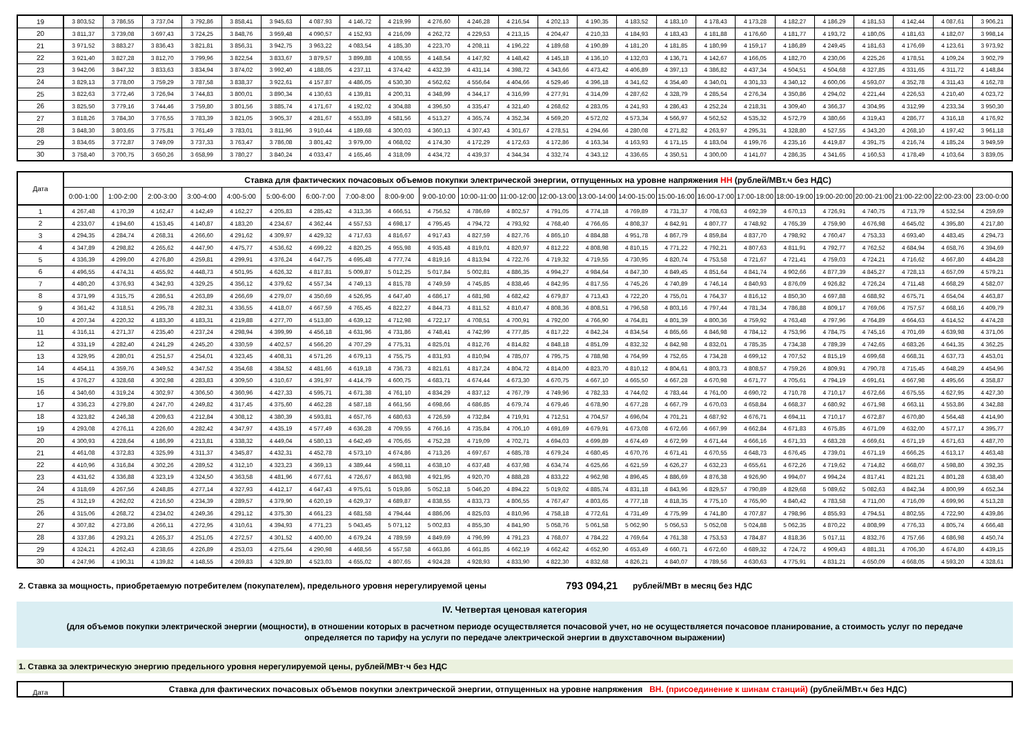| 19 | 3 803,52 | 3 786,55 | 3 737,04 | 3 792,86 | 3 858,41 | 3 945,63 | 4 087,93 | 4 146,72 | 4 219,99 | 4 276,60 | 4 246,28 | 4 216,54 | 4 202,13 | 4 190,35 | 4 183,52 | 4 183,10 | 4 178,43 | 4 173,28 | 4 182,27 | 4 186,29 | 4 181,53 | 4 142,44 | 4 087,61 | 3 906,21 |
| 20 | 3 811,37 | 3 739,08 | 3 697,43 | 3 724,25 | 3 848,76 | 3 959,48 | 4 090,57 | 4 152,93 | 4 216,09 | 4 262,72 | 4 229,53 | 4 213,15 | 4 204,47 | 4 210,33 | 4 184,93 | 4 183,43 | 4 181,88 | 4 176,60 | 4 181,77 | 4 193,72 | 4 180,05 | 4 181,63 | 4 182,07 | 3 998,14 |
| 21 | 3 971,52 | 3 883,27 | 3 836,43 | 3 821,81 | 3 856,31 | 3 942,75 | 3 963,22 | 4 083,54 | 4 185,30 | 4 223,70 | 4 208,11 | 4 196,22 | 4 189,68 | 4 190,89 | 4 181,20 | 4 181,85 | 4 180,99 | 4 159,17 | 4 186,89 | 4 249,45 | 4 181,63 | 4 176,69 | 4 123,61 | 3 973,92 |
| 22 | 3 921,40 | 3 827,28 | 3 812,70 | 3 799,96 | 3 822,54 | 3 833,67 | 3 879,57 | 3 899,88 | 4 108,55 | 4 148,54 | 4 147,92 | 4 148,42 | 4 145,18 | 4 136,10 | 4 132,03 | 4 136,71 | 4 142,67 | 4 166,05 | 4 182,70 | 4 230,06 | 4 225,26 | 4 178,51 | 4 109,24 | 3 902,79 |
| 23 | 3 942,06 | 3 847,32 | 3 833,63 | 3 834,94 | 3 874,02 | 3 992,40 | 4 188,05 | 4 237,11 | 4 374,42 | 4 432,39 | 4 431,14 | 4 398,72 | 4 343,66 | 4 473,42 | 4 406,89 | 4 397,13 | 4 386,82 | 4 437,34 | 4 504,51 | 4 504,68 | 4 327,85 | 4 331,65 | 4 311,72 | 4 148,84 |
| 24 | 3 829,13 | 3 778,00 | 3 759,29 | 3 787,58 | 3 838,37 | 3 922,61 | 4 157,87 | 4 486,05 | 4 530,30 | 4 562,62 | 4 556,64 | 4 404,66 | 4 529,46 | 4 396,18 | 4 341,62 | 4 354,40 | 4 340,01 | 4 301,33 | 4 340,12 | 4 600,06 | 4 593,07 | 4 352,78 | 4 311,43 | 4 162,78 |
| 25 | 3 822,63 | 3 772,46 | 3 726,94 | 3 744,83 | 3 800,01 | 3 890,34 | 4 130,63 | 4 139,81 | 4 200,31 | 4 348,99 | 4 344,17 | 4 316,99 | 4 277,91 | 4 314,09 | 4 287,62 | 4 328,79 | 4 285,54 | 4 276,34 | 4 350,86 | 4 294,02 | 4 221,44 | 4 226,53 | 4 210,40 | 4 023,72 |
| 26 | 3 825,50 | 3 779,16 | 3 744,46 | 3 759,80 | 3 801,56 | 3 885,74 | 4 171,67 | 4 192,02 | 4 304,88 | 4 396,50 | 4 335,47 | 4 321,40 | 4 268,62 | 4 283,05 | 4 241,93 | 4 286,43 | 4 252,24 | 4 218,31 | 4 309,40 | 4 366,37 | 4 304,95 | 4 312,99 | 4 233,34 | 3 950,30 |
| 27 | 3 818,26 | 3 784,30 | 3 776,55 | 3 783,39 | 3 821,05 | 3 905,37 | 4 281,67 | 4 553,89 | 4 581,56 | 4 513,27 | 4 365,74 | 4 352,34 | 4 569,20 | 4 572,02 | 4 573,34 | 4 566,97 | 4 562,52 | 4 535,32 | 4 572,79 | 4 380,66 | 4 319,43 | 4 286,77 | 4 316,18 | 4 176,92 |
| 28 | 3 848,30 | 3 803,65 | 3 775,81 | 3 761,49 | 3 783,01 | 3 811,96 | 3 910,44 | 4 189,68 | 4 300,03 | 4 360,13 | 4 307,43 | 4 301,67 | 4 278,51 | 4 294,66 | 4 280,08 | 4 271,82 | 4 263,97 | 4 295,31 | 4 328,80 | 4 527,55 | 4 343,20 | 4 268,10 | 4 197,42 | 3 961,18 |
| 29 | 3 834,65 | 3 772,87 | 3 749,09 | 3 737,33 | 3 763,47 | 3 786,08 | 3 801,42 | 3 979,00 | 4 068,02 | 4 174,30 | 4 172,29 | 4 172,63 | 4 172,86 | 4 163,34 | 4 163,93 | 4 171,15 | 4 183,04 | 4 199,76 | 4 235,16 | 4 419,87 | 4 391,75 | 4 216,74 | 4 185,24 | 3 949,59 |
| 30 | 3 758,40 | 3 700,75 | 3 650,26 | 3 658,99 | 3 780,27 | 3 840,24 | 4 033,47 | 4 165,46 | 4 318,09 | 4 434,72 | 4 439,37 | 4 344,34 | 4 332,74 | 4 343,12 | 4 336,65 | 4 350,51 | 4 300,00 | 4 141,07 | 4 286,35 | 4 341,65 | 4 160,53 | 4 178,49 | 4 103,64 | 3 839,05 |
| Дата | Ставка для фактических почасовых объемов покупки электрической энергии, отпущенных на уровне напряжения НН (рублей/МВт.ч без НДС) | | | | | | | | | | | | | | | | | | | | | | | |
| --- | --- | --- | --- | --- | --- | --- | --- | --- | --- | --- | --- | --- | --- | --- | --- | --- | --- | --- | --- | --- | --- | --- | --- | --- |
| | 0:00-1:00 | 1:00-2:00 | 2:00-3:00 | 3:00-4:00 | 4:00-5:00 | 5:00-6:00 | 6:00-7:00 | 7:00-8:00 | 8:00-9:00 | 9:00-10:00 | 10:00-11:00 | 11:00-12:00 | 12:00-13:00 | 13:00-14:00 | 14:00-15:00 | 15:00-16:00 | 16:00-17:00 | 17:00-18:00 | 18:00-19:00 | 19:00-20:00 | 20:00-21:00 | 21:00-22:00 | 22:00-23:00 | 23:00-0:00 |
| 1 | 4 267,48 | 4 170,39 | 4 162,47 | 4 142,49 | 4 162,27 | 4 205,83 | 4 285,42 | 4 313,36 | 4 666,51 | 4 756,52 | 4 786,69 | 4 802,57 | 4 791,05 | 4 774,18 | 4 769,89 | 4 731,37 | 4 708,63 | 4 692,39 | 4 670,13 | 4 726,91 | 4 740,75 | 4 713,79 | 4 532,54 | 4 259,69 |
| 2 | 4 233,07 | 4 194,60 | 4 153,45 | 4 140,87 | 4 183,20 | 4 234,67 | 4 362,44 | 4 557,53 | 4 698,17 | 4 795,45 | 4 794,72 | 4 793,92 | 4 768,40 | 4 766,65 | 4 808,37 | 4 842,91 | 4 807,77 | 4 748,92 | 4 765,39 | 4 759,90 | 4 676,98 | 4 645,02 | 4 395,80 | 4 217,80 |
| 3 | 4 294,35 | 4 284,74 | 4 268,31 | 4 266,60 | 4 291,62 | 4 309,97 | 4 429,32 | 4 717,63 | 4 816,67 | 4 917,43 | 4 827,59 | 4 827,76 | 4 865,10 | 4 884,88 | 4 951,78 | 4 867,79 | 4 859,84 | 4 837,70 | 4 798,92 | 4 760,47 | 4 753,33 | 4 693,40 | 4 483,45 | 4 294,73 |
| 4 | 4 347,89 | 4 298,82 | 4 265,62 | 4 447,90 | 4 475,77 | 4 536,62 | 4 699,22 | 4 820,25 | 4 955,98 | 4 935,48 | 4 819,01 | 4 820,97 | 4 812,22 | 4 808,98 | 4 810,15 | 4 771,22 | 4 792,21 | 4 807,63 | 4 811,91 | 4 792,77 | 4 762,52 | 4 684,94 | 4 658,76 | 4 394,69 |
| 5 | 4 336,39 | 4 299,00 | 4 276,80 | 4 259,81 | 4 299,91 | 4 376,24 | 4 647,75 | 4 695,48 | 4 777,74 | 4 819,16 | 4 813,94 | 4 722,76 | 4 719,32 | 4 719,55 | 4 730,95 | 4 820,74 | 4 753,58 | 4 721,67 | 4 721,41 | 4 759,03 | 4 724,21 | 4 716,62 | 4 667,80 | 4 484,28 |
| 6 | 4 496,55 | 4 474,31 | 4 455,92 | 4 448,73 | 4 501,95 | 4 626,32 | 4 817,81 | 5 009,87 | 5 012,25 | 5 017,84 | 5 002,81 | 4 886,35 | 4 994,27 | 4 984,64 | 4 847,30 | 4 849,45 | 4 851,64 | 4 841,74 | 4 902,66 | 4 877,39 | 4 845,27 | 4 728,13 | 4 657,09 | 4 579,21 |
| 7 | 4 480,20 | 4 376,93 | 4 342,93 | 4 329,25 | 4 356,12 | 4 379,62 | 4 557,34 | 4 749,13 | 4 815,78 | 4 749,59 | 4 745,85 | 4 838,46 | 4 842,95 | 4 817,55 | 4 745,26 | 4 740,89 | 4 746,14 | 4 840,93 | 4 876,09 | 4 926,82 | 4 726,24 | 4 711,48 | 4 668,29 | 4 582,07 |
| 8 | 4 371,99 | 4 315,75 | 4 286,51 | 4 263,89 | 4 266,69 | 4 279,07 | 4 350,69 | 4 526,95 | 4 647,40 | 4 686,17 | 4 681,98 | 4 682,42 | 4 679,87 | 4 713,43 | 4 722,20 | 4 755,01 | 4 764,37 | 4 816,12 | 4 850,30 | 4 697,88 | 4 688,92 | 4 675,71 | 4 654,04 | 4 463,87 |
| 9 | 4 361,42 | 4 318,51 | 4 295,78 | 4 282,31 | 4 336,55 | 4 418,07 | 4 667,59 | 4 765,45 | 4 822,27 | 4 844,73 | 4 811,52 | 4 810,47 | 4 808,36 | 4 808,51 | 4 796,58 | 4 803,16 | 4 797,44 | 4 781,34 | 4 786,88 | 4 809,17 | 4 769,06 | 4 757,57 | 4 668,16 | 4 409,79 |
| 10 | 4 207,34 | 4 220,32 | 4 183,30 | 4 183,31 | 4 219,88 | 4 277,70 | 4 513,80 | 4 639,12 | 4 712,98 | 4 722,17 | 4 708,51 | 4 700,91 | 4 792,00 | 4 766,90 | 4 764,81 | 4 801,39 | 4 800,36 | 4 759,92 | 4 763,48 | 4 797,96 | 4 764,89 | 4 664,63 | 4 614,52 | 4 474,28 |
| 11 | 4 316,11 | 4 271,37 | 4 235,40 | 4 237,24 | 4 298,94 | 4 399,99 | 4 456,18 | 4 631,96 | 4 731,86 | 4 748,41 | 4 742,99 | 4 777,85 | 4 817,22 | 4 842,24 | 4 834,54 | 4 865,66 | 4 846,98 | 4 784,12 | 4 753,96 | 4 784,75 | 4 745,16 | 4 701,69 | 4 639,98 | 4 371,06 |
| 12 | 4 331,19 | 4 282,40 | 4 241,29 | 4 245,20 | 4 330,59 | 4 402,57 | 4 566,20 | 4 707,29 | 4 775,31 | 4 825,01 | 4 812,76 | 4 814,82 | 4 848,18 | 4 851,09 | 4 832,32 | 4 842,98 | 4 832,01 | 4 785,35 | 4 734,38 | 4 789,39 | 4 742,65 | 4 683,26 | 4 641,35 | 4 362,25 |
| 13 | 4 329,95 | 4 280,01 | 4 251,57 | 4 254,01 | 4 323,45 | 4 408,31 | 4 571,26 | 4 679,13 | 4 755,75 | 4 831,93 | 4 810,94 | 4 785,07 | 4 795,75 | 4 788,98 | 4 764,99 | 4 752,65 | 4 734,28 | 4 699,12 | 4 707,52 | 4 815,19 | 4 699,68 | 4 668,31 | 4 637,73 | 4 453,01 |
| 14 | 4 454,11 | 4 359,76 | 4 349,52 | 4 347,52 | 4 354,68 | 4 384,52 | 4 481,66 | 4 619,18 | 4 736,73 | 4 821,61 | 4 817,24 | 4 804,72 | 4 814,00 | 4 823,70 | 4 810,12 | 4 804,61 | 4 803,73 | 4 808,57 | 4 759,26 | 4 809,91 | 4 790,78 | 4 715,45 | 4 648,29 | 4 454,96 |
| 15 | 4 376,27 | 4 328,68 | 4 302,98 | 4 283,83 | 4 309,50 | 4 310,67 | 4 391,97 | 4 414,79 | 4 600,75 | 4 683,71 | 4 674,44 | 4 673,30 | 4 670,75 | 4 667,10 | 4 665,50 | 4 667,28 | 4 670,98 | 4 671,77 | 4 705,61 | 4 794,19 | 4 691,61 | 4 667,98 | 4 495,66 | 4 358,87 |
| 16 | 4 340,60 | 4 319,24 | 4 302,97 | 4 306,50 | 4 360,96 | 4 427,33 | 4 595,71 | 4 671,38 | 4 761,10 | 4 834,29 | 4 837,12 | 4 767,79 | 4 749,96 | 4 782,33 | 4 744,02 | 4 783,44 | 4 761,00 | 4 690,72 | 4 710,78 | 4 710,17 | 4 672,66 | 4 675,55 | 4 627,95 | 4 427,30 |
| 17 | 4 336,23 | 4 279,80 | 4 247,70 | 4 249,82 | 4 317,45 | 4 375,60 | 4 462,28 | 4 587,18 | 4 661,56 | 4 698,66 | 4 686,85 | 4 679,74 | 4 679,46 | 4 678,90 | 4 677,28 | 4 667,79 | 4 670,03 | 4 658,84 | 4 668,37 | 4 680,92 | 4 671,98 | 4 663,11 | 4 553,86 | 4 342,88 |
| 18 | 4 323,82 | 4 246,38 | 4 209,63 | 4 212,84 | 4 308,12 | 4 380,39 | 4 593,81 | 4 657,76 | 4 680,63 | 4 726,59 | 4 732,84 | 4 719,91 | 4 712,51 | 4 704,57 | 4 696,04 | 4 701,21 | 4 687,92 | 4 676,71 | 4 694,11 | 4 710,17 | 4 672,87 | 4 670,80 | 4 564,48 | 4 414,90 |
| 19 | 4 293,08 | 4 276,11 | 4 226,60 | 4 282,42 | 4 347,97 | 4 435,19 | 4 577,49 | 4 636,28 | 4 709,55 | 4 766,16 | 4 735,84 | 4 706,10 | 4 691,69 | 4 679,91 | 4 673,08 | 4 672,66 | 4 667,99 | 4 662,84 | 4 671,83 | 4 675,85 | 4 671,09 | 4 632,00 | 4 577,17 | 4 395,77 |
| 20 | 4 300,93 | 4 228,64 | 4 186,99 | 4 213,81 | 4 338,32 | 4 449,04 | 4 580,13 | 4 642,49 | 4 705,65 | 4 752,28 | 4 719,09 | 4 702,71 | 4 694,03 | 4 699,89 | 4 674,49 | 4 672,99 | 4 671,44 | 4 666,16 | 4 671,33 | 4 683,28 | 4 669,61 | 4 671,19 | 4 671,63 | 4 487,70 |
| 21 | 4 461,08 | 4 372,83 | 4 325,99 | 4 311,37 | 4 345,87 | 4 432,31 | 4 452,78 | 4 573,10 | 4 674,86 | 4 713,26 | 4 697,67 | 4 685,78 | 4 679,24 | 4 680,45 | 4 670,76 | 4 671,41 | 4 670,55 | 4 648,73 | 4 676,45 | 4 739,01 | 4 671,19 | 4 666,25 | 4 613,17 | 4 463,48 |
| 22 | 4 410,96 | 4 316,84 | 4 302,26 | 4 289,52 | 4 312,10 | 4 323,23 | 4 369,13 | 4 389,44 | 4 598,11 | 4 638,10 | 4 637,48 | 4 637,98 | 4 634,74 | 4 625,66 | 4 621,59 | 4 626,27 | 4 632,23 | 4 655,61 | 4 672,26 | 4 719,62 | 4 714,82 | 4 668,07 | 4 598,80 | 4 392,35 |
| 23 | 4 431,62 | 4 336,88 | 4 323,19 | 4 324,50 | 4 363,58 | 4 481,96 | 4 677,61 | 4 726,67 | 4 863,98 | 4 921,95 | 4 920,70 | 4 888,28 | 4 833,22 | 4 962,98 | 4 896,45 | 4 886,69 | 4 876,38 | 4 926,90 | 4 994,07 | 4 994,24 | 4 817,41 | 4 821,21 | 4 801,28 | 4 638,40 |
| 24 | 4 318,69 | 4 267,56 | 4 248,85 | 4 277,14 | 4 327,93 | 4 412,17 | 4 647,43 | 4 975,61 | 5 019,86 | 5 052,18 | 5 046,20 | 4 894,22 | 5 019,02 | 4 885,74 | 4 831,18 | 4 843,96 | 4 829,57 | 4 790,89 | 4 829,68 | 5 089,62 | 5 082,63 | 4 842,34 | 4 800,99 | 4 652,34 |
| 25 | 4 312,19 | 4 262,02 | 4 216,50 | 4 234,39 | 4 289,57 | 4 379,90 | 4 620,19 | 4 629,37 | 4 689,87 | 4 838,55 | 4 833,73 | 4 806,55 | 4 767,47 | 4 803,65 | 4 777,18 | 4 818,35 | 4 775,10 | 4 765,90 | 4 840,42 | 4 783,58 | 4 711,00 | 4 716,09 | 4 699,96 | 4 513,28 |
| 26 | 4 315,06 | 4 268,72 | 4 234,02 | 4 249,36 | 4 291,12 | 4 375,30 | 4 661,23 | 4 681,58 | 4 794,44 | 4 886,06 | 4 825,03 | 4 810,96 | 4 758,18 | 4 772,61 | 4 731,49 | 4 775,99 | 4 741,80 | 4 707,87 | 4 798,96 | 4 855,93 | 4 794,51 | 4 802,55 | 4 722,90 | 4 439,86 |
| 27 | 4 307,82 | 4 273,86 | 4 266,11 | 4 272,95 | 4 310,61 | 4 394,93 | 4 771,23 | 5 043,45 | 5 071,12 | 5 002,83 | 4 855,30 | 4 841,90 | 5 058,76 | 5 061,58 | 5 062,90 | 5 056,53 | 5 052,08 | 5 024,88 | 5 062,35 | 4 870,22 | 4 808,99 | 4 776,33 | 4 805,74 | 4 666,48 |
| 28 | 4 337,86 | 4 293,21 | 4 265,37 | 4 251,05 | 4 272,57 | 4 301,52 | 4 400,00 | 4 679,24 | 4 789,59 | 4 849,69 | 4 796,99 | 4 791,23 | 4 768,07 | 4 784,22 | 4 769,64 | 4 761,38 | 4 753,53 | 4 784,87 | 4 818,36 | 5 017,11 | 4 832,76 | 4 757,66 | 4 686,98 | 4 450,74 |
| 29 | 4 324,21 | 4 262,43 | 4 238,65 | 4 226,89 | 4 253,03 | 4 275,64 | 4 290,98 | 4 468,56 | 4 557,58 | 4 663,86 | 4 661,85 | 4 662,19 | 4 662,42 | 4 652,90 | 4 653,49 | 4 660,71 | 4 672,60 | 4 689,32 | 4 724,72 | 4 909,43 | 4 881,31 | 4 706,30 | 4 674,80 | 4 439,15 |
| 30 | 4 247,96 | 4 190,31 | 4 139,82 | 4 148,55 | 4 269,83 | 4 329,80 | 4 523,03 | 4 655,02 | 4 807,65 | 4 924,28 | 4 928,93 | 4 833,90 | 4 822,30 | 4 832,68 | 4 826,21 | 4 840,07 | 4 789,56 | 4 630,63 | 4 775,91 | 4 831,21 | 4 650,09 | 4 668,05 | 4 593,20 | 4 328,61 |
2. Ставка за мощность, приобретаемую потребителем (покупателем), предельного уровня нерегулируемой цены 793 094,21 рублей/МВт в месяц без НДС
IV. Четвертая ценовая категория
(для объемов покупки электрической энергии (мощности), в отношении которых в расчетном периоде осуществляется почасовой учет, но не осуществляется почасовое планирование, а стоимость услуг по передаче определяется по тарифу на услуги по передаче электрической энергии в двухставочном выражении)
1. Ставка за электрическую энергию предельного уровня нерегулируемой цены, рублей/МВт·ч без НДС
| Дата | Ставка для фактических почасовых объемов покупки электрической энергии, отпущенных на уровне напряжения ВН. (присоединение к шинам станций) (рублей/МВт.ч без НДС) |
| --- | --- |